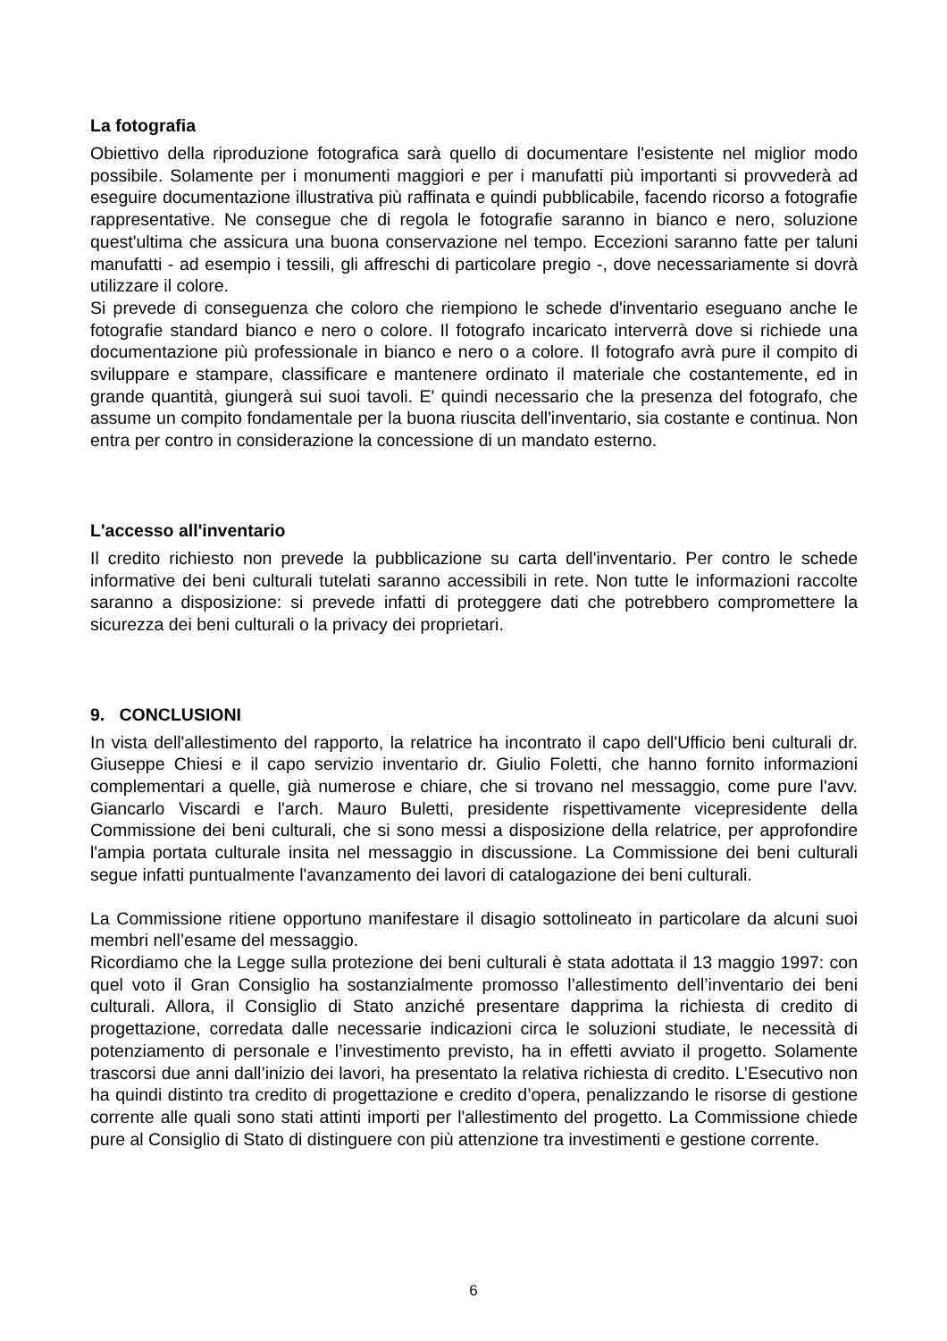La fotografia
Obiettivo della riproduzione fotografica sarà quello di documentare l'esistente nel miglior modo possibile. Solamente per i monumenti maggiori e per i manufatti più importanti si provvederà ad eseguire documentazione illustrativa più raffinata e quindi pubblicabile, facendo ricorso a fotografie rappresentative. Ne consegue che di regola le fotografie saranno in bianco e nero, soluzione quest'ultima che assicura una buona conservazione nel tempo. Eccezioni saranno fatte per taluni manufatti - ad esempio i tessili, gli affreschi di particolare pregio -, dove necessariamente si dovrà utilizzare il colore.
Si prevede di conseguenza che coloro che riempiono le schede d'inventario eseguano anche le fotografie standard bianco e nero o colore. Il fotografo incaricato interverrà dove si richiede una documentazione più professionale in bianco e nero o a colore. Il fotografo avrà pure il compito di sviluppare e stampare, classificare e mantenere ordinato il materiale che costantemente, ed in grande quantità, giungerà sui suoi tavoli. E' quindi necessario che la presenza del fotografo, che assume un compito fondamentale per la buona riuscita dell'inventario, sia costante e continua. Non entra per contro in considerazione la concessione di un mandato esterno.
L'accesso all'inventario
Il credito richiesto non prevede la pubblicazione su carta dell'inventario. Per contro le schede informative dei beni culturali tutelati saranno accessibili in rete. Non tutte le informazioni raccolte saranno a disposizione: si prevede infatti di proteggere dati che potrebbero compromettere la sicurezza dei beni culturali o la privacy dei proprietari.
9. CONCLUSIONI
In vista dell'allestimento del rapporto, la relatrice ha incontrato il capo dell'Ufficio beni culturali dr. Giuseppe Chiesi e il capo servizio inventario dr. Giulio Foletti, che hanno fornito informazioni complementari a quelle, già numerose e chiare, che si trovano nel messaggio, come pure l'avv. Giancarlo Viscardi e l'arch. Mauro Buletti, presidente rispettivamente vicepresidente della Commissione dei beni culturali, che si sono messi a disposizione della relatrice, per approfondire l'ampia portata culturale insita nel messaggio in discussione. La Commissione dei beni culturali segue infatti puntualmente l'avanzamento dei lavori di catalogazione dei beni culturali.
La Commissione ritiene opportuno manifestare il disagio sottolineato in particolare da alcuni suoi membri nell’esame del messaggio.
Ricordiamo che la Legge sulla protezione dei beni culturali è stata adottata il 13 maggio 1997: con quel voto il Gran Consiglio ha sostanzialmente promosso l’allestimento dell’inventario dei beni culturali. Allora, il Consiglio di Stato anziché presentare dapprima la richiesta di credito di progettazione, corredata dalle necessarie indicazioni circa le soluzioni studiate, le necessità di potenziamento di personale e l’investimento previsto, ha in effetti avviato il progetto. Solamente trascorsi due anni dall’inizio dei lavori, ha presentato la relativa richiesta di credito. L’Esecutivo non ha quindi distinto tra credito di progettazione e credito d’opera, penalizzando le risorse di gestione corrente alle quali sono stati attinti importi per l'allestimento del progetto. La Commissione chiede pure al Consiglio di Stato di distinguere con più attenzione tra investimenti e gestione corrente.
6